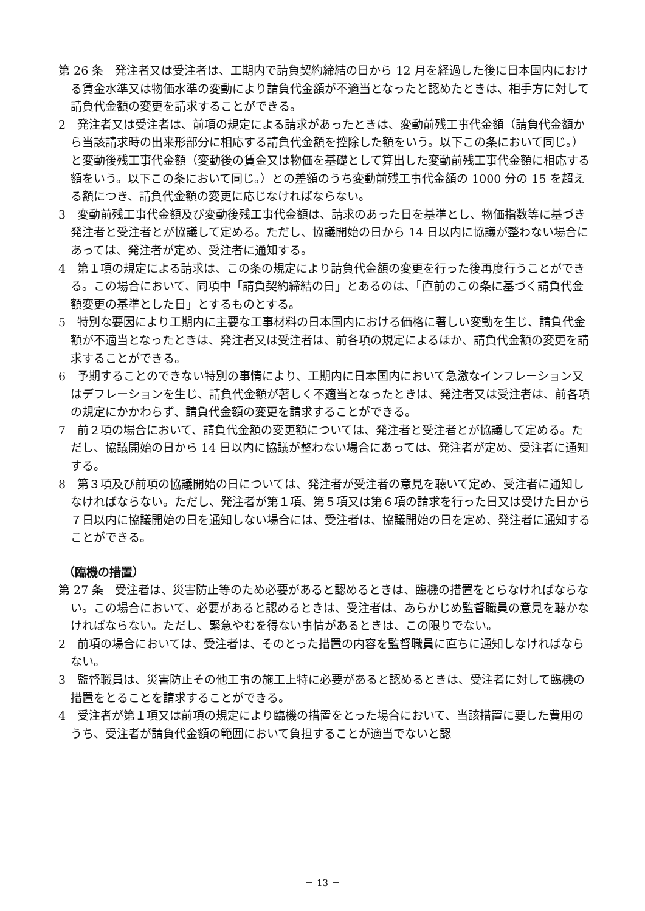第 26 条　発注者又は受注者は、工期内で請負契約締結の日から 12 月を経過した後に日本国内における賃金水準又は物価水準の変動により請負代金額が不適当となったと認めたときは、相手方に対して請負代金額の変更を請求することができる。
2　発注者又は受注者は、前項の規定による請求があったときは、変動前残工事代金額（請負代金額から当該請求時の出来形部分に相応する請負代金額を控除した額をいう。以下この条において同じ。）と変動後残工事代金額（変動後の賃金又は物価を基礎として算出した変動前残工事代金額に相応する額をいう。以下この条において同じ。）との差額のうち変動前残工事代金額の 1000 分の 15 を超える額につき、請負代金額の変更に応じなければならない。
3　変動前残工事代金額及び変動後残工事代金額は、請求のあった日を基準とし、物価指数等に基づき発注者と受注者とが協議して定める。ただし、協議開始の日から 14 日以内に協議が整わない場合にあっては、発注者が定め、受注者に通知する。
4　第１項の規定による請求は、この条の規定により請負代金額の変更を行った後再度行うことができる。この場合において、同項中「請負契約締結の日」とあるのは、「直前のこの条に基づく請負代金額変更の基準とした日」とするものとする。
5　特別な要因により工期内に主要な工事材料の日本国内における価格に著しい変動を生じ、請負代金額が不適当となったときは、発注者又は受注者は、前各項の規定によるほか、請負代金額の変更を請求することができる。
6　予期することのできない特別の事情により、工期内に日本国内において急激なインフレーション又はデフレーションを生じ、請負代金額が著しく不適当となったときは、発注者又は受注者は、前各項の規定にかかわらず、請負代金額の変更を請求することができる。
7　前２項の場合において、請負代金額の変更額については、発注者と受注者とが協議して定める。ただし、協議開始の日から 14 日以内に協議が整わない場合にあっては、発注者が定め、受注者に通知する。
8　第３項及び前項の協議開始の日については、発注者が受注者の意見を聴いて定め、受注者に通知しなければならない。ただし、発注者が第１項、第５項又は第６項の請求を行った日又は受けた日から７日以内に協議開始の日を通知しない場合には、受注者は、協議開始の日を定め、発注者に通知することができる。
（臨機の措置）
第 27 条　受注者は、災害防止等のため必要があると認めるときは、臨機の措置をとらなければならない。この場合において、必要があると認めるときは、受注者は、あらかじめ監督職員の意見を聴かなければならない。ただし、緊急やむを得ない事情があるときは、この限りでない。
2　前項の場合においては、受注者は、そのとった措置の内容を監督職員に直ちに通知しなければならない。
3　監督職員は、災害防止その他工事の施工上特に必要があると認めるときは、受注者に対して臨機の措置をとることを請求することができる。
4　受注者が第１項又は前項の規定により臨機の措置をとった場合において、当該措置に要した費用のうち、受注者が請負代金額の範囲において負担することが適当でないと認
－ 13 －